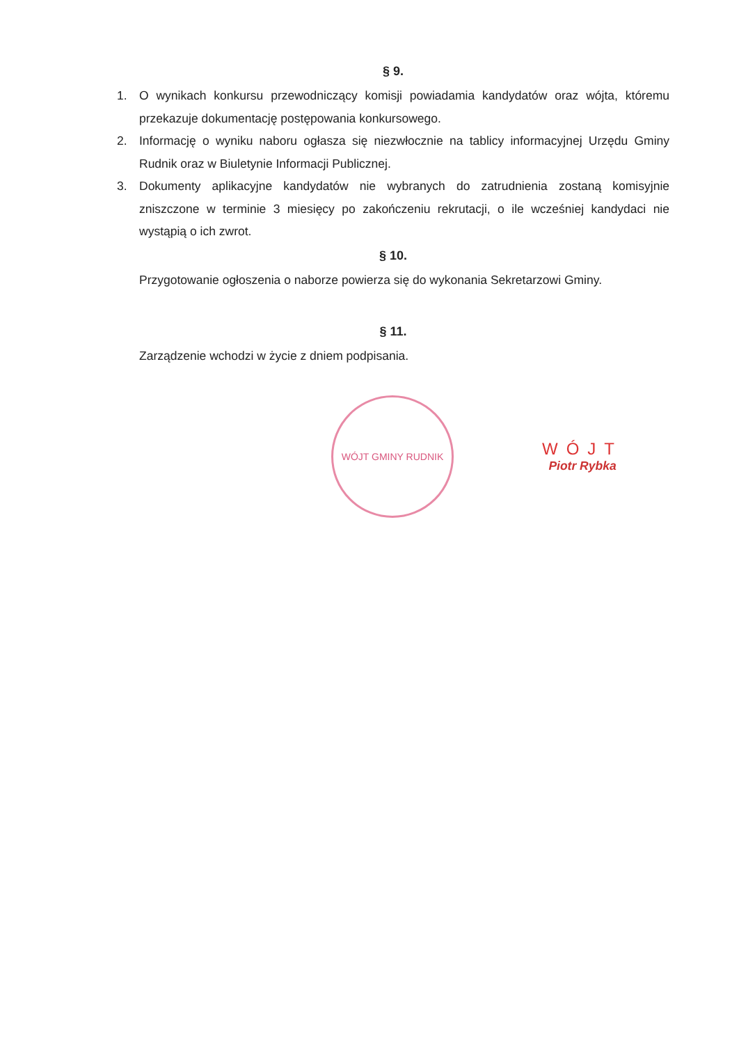§ 9.
1. O wynikach konkursu przewodniczący komisji powiadamia kandydatów oraz wójta, któremu przekazuje dokumentację postępowania konkursowego.
2. Informację o wyniku naboru ogłasza się niezwłocznie na tablicy informacyjnej Urzędu Gminy Rudnik oraz w Biuletynie Informacji Publicznej.
3. Dokumenty aplikacyjne kandydatów nie wybranych do zatrudnienia zostaną komisyjnie zniszczone w terminie 3 miesięcy po zakończeniu rekrutacji, o ile wcześniej kandydaci nie wystąpią o ich zwrot.
§ 10.
Przygotowanie ogłoszenia o naborze powierza się do wykonania Sekretarzowi Gminy.
§ 11.
Zarządzenie wchodzi w życie z dniem podpisania.
WÓJT GMINY RUDNIK
WÓJT
Piotr Rybka